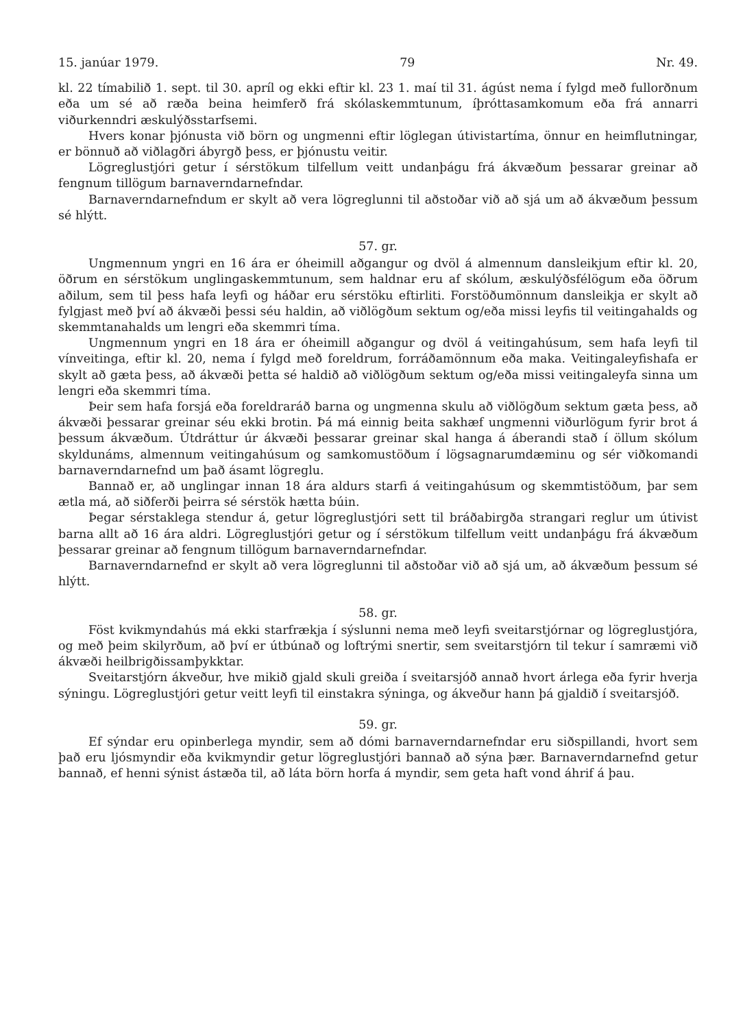15. janúar 1979. 79 Nr. 49.
kl. 22 tímabilið 1. sept. til 30. apríl og ekki eftir kl. 23 1. maí til 31. ágúst nema í fylgd með fullorðnum eða um sé að ræða beina heimferð frá skólaskemmtunum, íþróttasamkomum eða frá annarri viðurkenndri æskulýðsstarfsemi.
Hvers konar þjónusta við börn og ungmenni eftir löglegan útivistartíma, önnur en heimflutningar, er bönnuð að viðlagðri ábyrgð þess, er þjónustu veitir.
Lögreglustjóri getur í sérstökum tilfellum veitt undanþágu frá ákvæðum þessarar greinar að fengnum tillögum barnaverndarnefndar.
Barnaverndarnefndum er skylt að vera lögreglunni til aðstoðar við að sjá um að ákvæðum þessum sé hlýtt.
57. gr.
Ungmennum yngri en 16 ára er óheimill aðgangur og dvöl á almennum dansleikjum eftir kl. 20, öðrum en sérstökum unglingaskemmtunum, sem haldnar eru af skólum, æskulýðsfélögum eða öðrum aðilum, sem til þess hafa leyfi og háðar eru sérstöku eftirliti. Forstöðumönnum dansleikja er skylt að fylgjast með því að ákvæði þessi séu haldin, að viðlögðum sektum og/eða missi leyfis til veitingahalds og skemmtanahalds um lengri eða skemmri tíma.
Ungmennum yngri en 18 ára er óheimill aðgangur og dvöl á veitingahúsum, sem hafa leyfi til vínveitinga, eftir kl. 20, nema í fylgd með foreldrum, forráðamönnum eða maka. Veitingaleyfishafa er skylt að gæta þess, að ákvæði þetta sé haldið að viðlögðum sektum og/eða missi veitingaleyfa sinna um lengri eða skemmri tíma.
Þeir sem hafa forsjá eða foreldraráð barna og ungmenna skulu að viðlögðum sektum gæta þess, að ákvæði þessarar greinar séu ekki brotin. Þá má einnig beita sakhæf ungmenni viðurlögum fyrir brot á þessum ákvæðum. Útdráttur úr ákvæði þessarar greinar skal hanga á áberandi stað í öllum skólum skyldunáms, almennum veitingahúsum og samkomustöðum í lögsagnarumdæminu og sér viðkomandi barnaverndarnefnd um það ásamt lögreglu.
Bannað er, að unglingar innan 18 ára aldurs starfi á veitingahúsum og skemmtistöðum, þar sem ætla má, að siðferði þeirra sé sérstök hætta búin.
Þegar sérstaklega stendur á, getur lögreglustjóri sett til bráðabirgða strangari reglur um útivist barna allt að 16 ára aldri. Lögreglustjóri getur og í sérstökum tilfellum veitt undanþágu frá ákvæðum þessarar greinar að fengnum tillögum barnaverndarnefndar.
Barnaverndarnefnd er skylt að vera lögreglunni til aðstoðar við að sjá um, að ákvæðum þessum sé hlýtt.
58. gr.
Föst kvikmyndahús má ekki starfrækja í sýslunni nema með leyfi sveitarstjórnar og lögreglustjóra, og með þeim skilyrðum, að því er útbúnað og loftrými snertir, sem sveitarstjórn til tekur í samræmi við ákvæði heilbrigðissamþykktar.
Sveitarstjórn ákveður, hve mikið gjald skuli greiða í sveitarsjóð annað hvort árlega eða fyrir hverja sýningu. Lögreglustjóri getur veitt leyfi til einstakra sýninga, og ákveður hann þá gjaldið í sveitarsjóð.
59. gr.
Ef sýndar eru opinberlega myndir, sem að dómi barnaverndarnefndar eru siðspillandi, hvort sem það eru ljósmyndir eða kvikmyndir getur lögreglustjóri bannað að sýna þær. Barnaverndarnefnd getur bannað, ef henni sýnist ástæða til, að láta börn horfa á myndir, sem geta haft vond áhrif á þau.